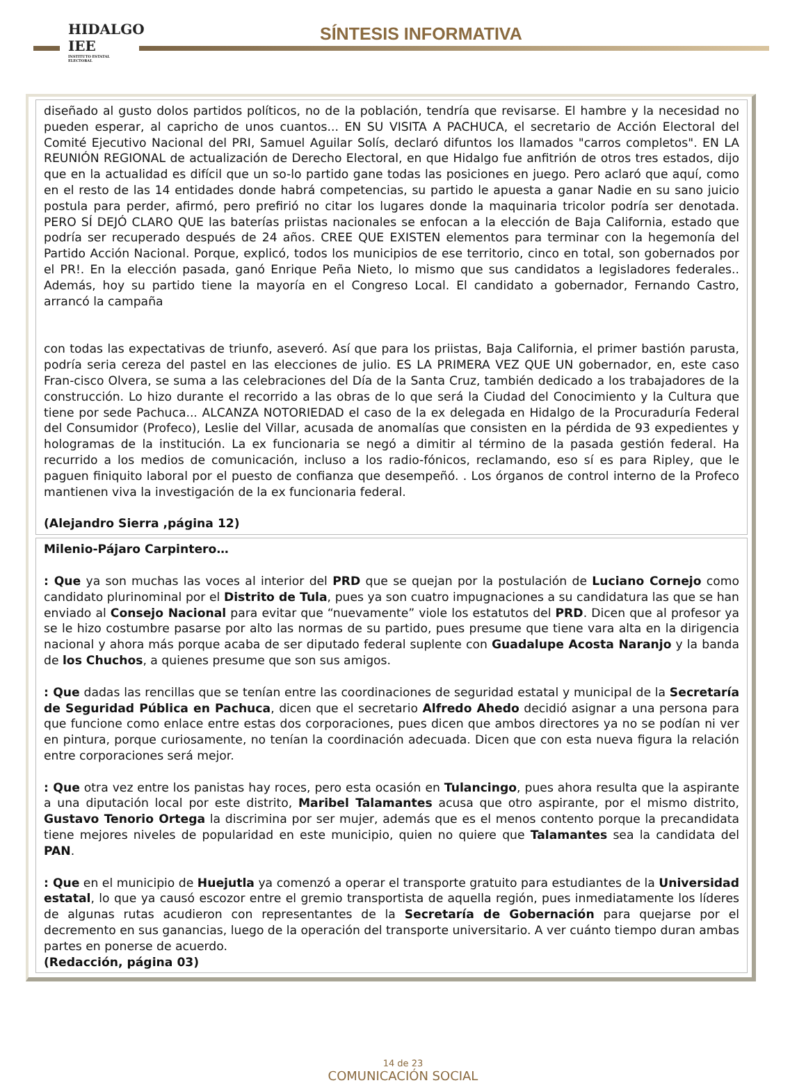HIDALGO IEE
INSTITUTO ESTATAL ELECTORAL
SÍNTESIS INFORMATIVA
diseñado al gusto dolos partidos políticos, no de la población, tendría que revisarse. El hambre y la necesidad no pueden esperar, al capricho de unos cuantos... EN SU VISITA A PACHUCA, el secretario de Acción Electoral del Comité Ejecutivo Nacional del PRI, Samuel Aguilar Solís, declaró difuntos los llamados "carros completos". EN LA REUNIÓN REGIONAL de actualización de Derecho Electoral, en que Hidalgo fue anfitrión de otros tres estados, dijo que en la actualidad es difícil que un so-lo partido gane todas las posiciones en juego. Pero aclaró que aquí, como en el resto de las 14 entidades donde habrá competencias, su partido le apuesta a ganar Nadie en su sano juicio postula para perder, afirmó, pero prefirió no citar los lugares donde la maquinaria tricolor podría ser denotada. PERO SÍ DEJÓ CLARO QUE las baterías priistas nacionales se enfocan a la elección de Baja California, estado que podría ser recuperado después de 24 años. CREE QUE EXISTEN elementos para terminar con la hegemonía del Partido Acción Nacional. Porque, explicó, todos los municipios de ese territorio, cinco en total, son gobernados por el PR!. En la elección pasada, ganó Enrique Peña Nieto, lo mismo que sus candidatos a legisladores federales.. Además, hoy su partido tiene la mayoría en el Congreso Local. El candidato a gobernador, Fernando Castro, arrancó la campaña
con todas las expectativas de triunfo, aseveró. Así que para los priistas, Baja California, el primer bastión parusta, podría seria cereza del pastel en las elecciones de julio. ES LA PRIMERA VEZ QUE UN gobernador, en, este caso Fran-cisco Olvera, se suma a las celebraciones del Día de la Santa Cruz, también dedicado a los trabajadores de la construcción. Lo hizo durante el recorrido a las obras de lo que será la Ciudad del Conocimiento y la Cultura que tiene por sede Pachuca... ALCANZA NOTORIEDAD el caso de la ex delegada en Hidalgo de la Procuraduría Federal del Consumidor (Profeco), Leslie del Villar, acusada de anomalías que consisten en la pérdida de 93 expedientes y hologramas de la institución. La ex funcionaria se negó a dimitir al término de la pasada gestión federal. Ha recurrido a los medios de comunicación, incluso a los radio-fónicos, reclamando, eso sí es para Ripley, que le paguen finiquito laboral por el puesto de confianza que desempeñó. . Los órganos de control interno de la Profeco mantienen viva la investigación de la ex funcionaria federal.
(Alejandro Sierra ,página 12)
Milenio-Pájaro Carpintero…
: Que ya son muchas las voces al interior del PRD que se quejan por la postulación de Luciano Cornejo como candidato plurinominal por el Distrito de Tula, pues ya son cuatro impugnaciones a su candidatura las que se han enviado al Consejo Nacional para evitar que “nuevamente” viole los estatutos del PRD. Dicen que al profesor ya se le hizo costumbre pasarse por alto las normas de su partido, pues presume que tiene vara alta en la dirigencia nacional y ahora más porque acaba de ser diputado federal suplente con Guadalupe Acosta Naranjo y la banda de los Chuchos, a quienes presume que son sus amigos.
: Que dadas las rencillas que se tenían entre las coordinaciones de seguridad estatal y municipal de la Secretaría de Seguridad Pública en Pachuca, dicen que el secretario Alfredo Ahedo decidió asignar a una persona para que funcione como enlace entre estas dos corporaciones, pues dicen que ambos directores ya no se podían ni ver en pintura, porque curiosamente, no tenían la coordinación adecuada. Dicen que con esta nueva figura la relación entre corporaciones será mejor.
: Que otra vez entre los panistas hay roces, pero esta ocasión en Tulancingo, pues ahora resulta que la aspirante a una diputación local por este distrito, Maribel Talamantes acusa que otro aspirante, por el mismo distrito, Gustavo Tenorio Ortega la discrimina por ser mujer, además que es el menos contento porque la precandidata tiene mejores niveles de popularidad en este municipio, quien no quiere que Talamantes sea la candidata del PAN.
: Que en el municipio de Huejutla ya comenzó a operar el transporte gratuito para estudiantes de la Universidad estatal, lo que ya causó escozor entre el gremio transportista de aquella región, pues inmediatamente los líderes de algunas rutas acudieron con representantes de la Secretaría de Gobernación para quejarse por el decremento en sus ganancias, luego de la operación del transporte universitario. A ver cuánto tiempo duran ambas partes en ponerse de acuerdo.
(Redacción, página 03)
14 de 23
COMUNICACIÓN SOCIAL